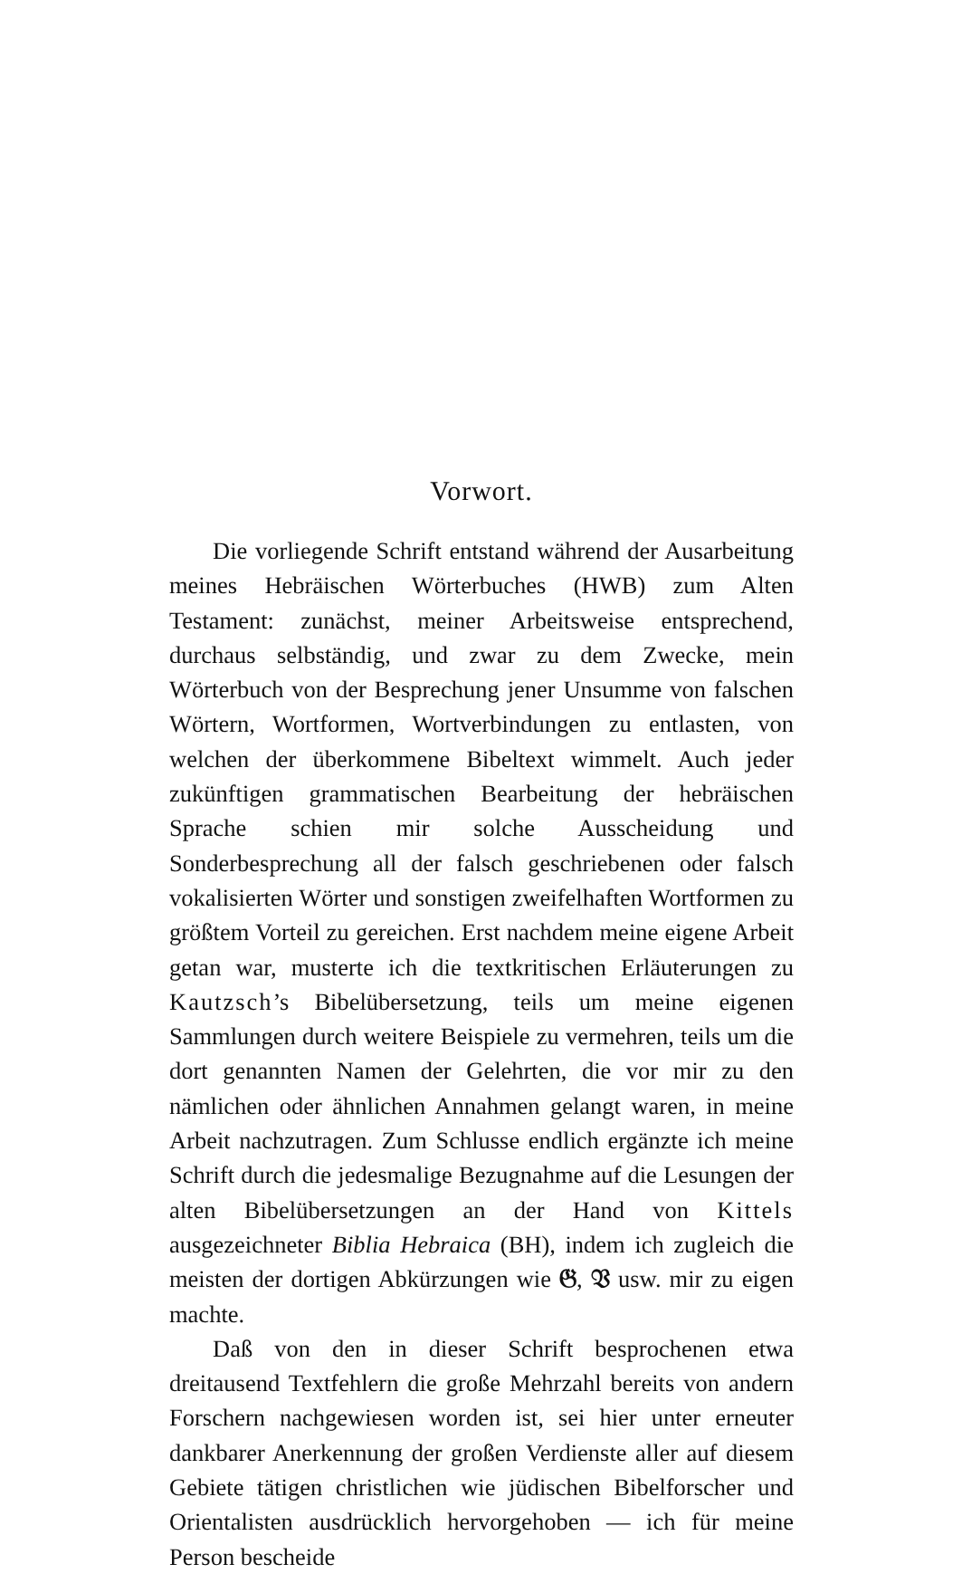Vorwort.
Die vorliegende Schrift entstand während der Ausarbeitung meines Hebräischen Wörterbuches (HWB) zum Alten Testament: zunächst, meiner Arbeitsweise entsprechend, durchaus selbständig, und zwar zu dem Zwecke, mein Wörterbuch von der Besprechung jener Unsumme von falschen Wörtern, Wortformen, Wortverbindungen zu entlasten, von welchen der überkommene Bibeltext wimmelt. Auch jeder zukünftigen grammatischen Bearbeitung der hebräischen Sprache schien mir solche Ausscheidung und Sonderbesprechung all der falsch geschriebenen oder falsch vokalisierten Wörter und sonstigen zweifelhaften Wortformen zu größtem Vorteil zu gereichen. Erst nachdem meine eigene Arbeit getan war, musterte ich die textkritischen Erläuterungen zu Kautzsch’s Bibelübersetzung, teils um meine eigenen Sammlungen durch weitere Beispiele zu vermehren, teils um die dort genannten Namen der Gelehrten, die vor mir zu den nämlichen oder ähnlichen Annahmen gelangt waren, in meine Arbeit nachzutragen. Zum Schlusse endlich ergänzte ich meine Schrift durch die jedesmalige Bezugnahme auf die Lesungen der alten Bibelübersetzungen an der Hand von Kittels ausgezeichneter Biblia Hebraica (BH), indem ich zugleich die meisten der dortigen Abkürzungen wie 𝔊, 𝔙 usw. mir zu eigen machte.
Daß von den in dieser Schrift besprochenen etwa dreitausend Textfehlern die große Mehrzahl bereits von andern Forschern nachgewiesen worden ist, sei hier unter erneuter dankbarer Anerkennung der großen Verdienste aller auf diesem Gebiete tätigen christlichen wie jüdischen Bibelforscher und Orientalisten ausdrücklich hervorgehoben — ich für meine Person bescheide